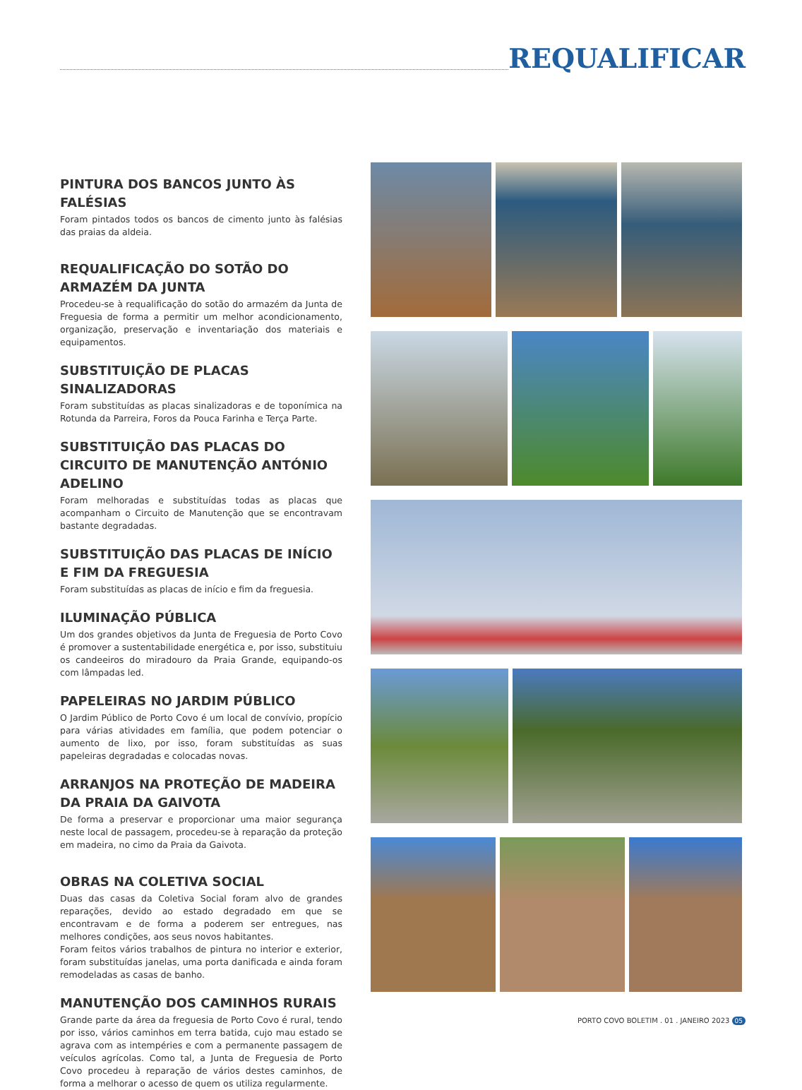REQUALIFICAR
PINTURA DOS BANCOS JUNTO ÀS FALÉSIAS
Foram pintados todos os bancos de cimento junto às falésias das praias da aldeia.
REQUALIFICAÇÃO DO SOTÃO DO ARMAZÉM DA JUNTA
Procedeu-se à requalificação do sotão do armazém da Junta de Freguesia de forma a permitir um melhor acondicionamento, organização, preservação e inventariação dos materiais e equipamentos.
SUBSTITUIÇÃO DE PLACAS SINALIZADORAS
Foram substituídas as placas sinalizadoras e de toponímica na Rotunda da Parreira, Foros da Pouca Farinha e Terça Parte.
SUBSTITUIÇÃO DAS PLACAS DO CIRCUITO DE MANUTENÇÃO ANTÓNIO ADELINO
Foram melhoradas e substituídas todas as placas que acompanham o Circuito de Manutenção que se encontravam bastante degradadas.
SUBSTITUIÇÃO DAS PLACAS DE INÍCIO E FIM DA FREGUESIA
Foram substituídas as placas de início e fim da freguesia.
ILUMINAÇÃO PÚBLICA
Um dos grandes objetivos da Junta de Freguesia de Porto Covo é promover a sustentabilidade energética e, por isso, substituiu os candeeiros do miradouro da Praia Grande, equipando-os com lâmpadas led.
PAPELEIRAS NO JARDIM PÚBLICO
O Jardim Público de Porto Covo é um local de convívio, propício para várias atividades em família, que podem potenciar o aumento de lixo, por isso, foram substituídas as suas papeleiras degradadas e colocadas novas.
ARRANJOS NA PROTEÇÃO DE MADEIRA DA PRAIA DA GAIVOTA
De forma a preservar e proporcionar uma maior segurança neste local de passagem, procedeu-se à reparação da proteção em madeira, no cimo da Praia da Gaivota.
OBRAS NA COLETIVA SOCIAL
Duas das casas da Coletiva Social foram alvo de grandes reparações, devido ao estado degradado em que se encontravam e de forma a poderem ser entregues, nas melhores condições, aos seus novos habitantes.
Foram feitos vários trabalhos de pintura no interior e exterior, foram substituídas janelas, uma porta danificada e ainda foram remodeladas as casas de banho.
MANUTENÇÃO DOS CAMINHOS RURAIS
Grande parte da área da freguesia de Porto Covo é rural, tendo por isso, vários caminhos em terra batida, cujo mau estado se agrava com as intempéries e com a permanente passagem de veículos agrícolas. Como tal, a Junta de Freguesia de Porto Covo procedeu à reparação de vários destes caminhos, de forma a melhorar o acesso de quem os utiliza regularmente.
PORTO COVO BOLETIM . 01 . JANEIRO 2023 05